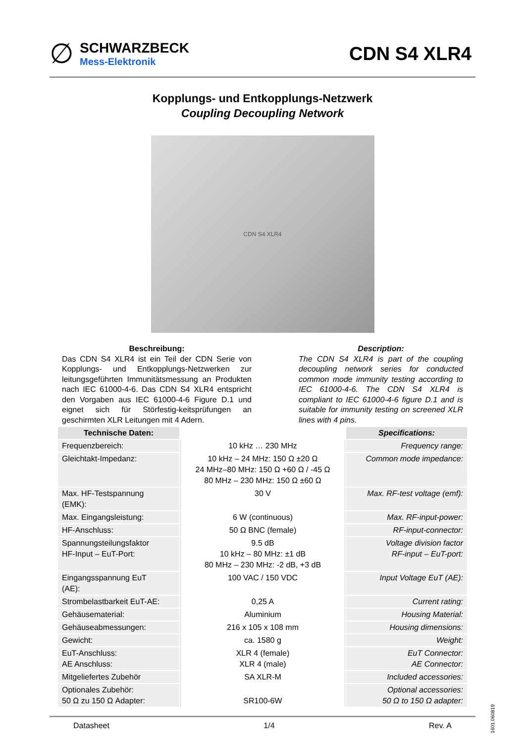∅
SCHWARZBECK
Mess-Elektronik
CDN S4 XLR4
Kopplungs- und Entkopplungs-Netzwerk
Coupling Decoupling Network
CDN S4 XLR4
Beschreibung:
Das CDN S4 XLR4 ist ein Teil der CDN Serie von Kopplungs- und Entkopplungs-Netzwerken zur leitungsgeführten Immunitätsmessung an Produkten nach IEC 61000-4-6. Das CDN S4 XLR4 entspricht den Vorgaben aus IEC 61000-4-6 Figure D.1 und eignet sich für Störfestig-keitsprüfungen an geschirmten XLR Leitungen mit 4 Adern.
Description:
The CDN S4 XLR4 is part of the coupling decoupling network series for conducted common mode immunity testing according to IEC 61000-4-6. The CDN S4 XLR4 is compliant to IEC 61000-4-6 figure D.1 and is suitable for immunity testing on screened XLR lines with 4 pins.
| Technische Daten: | | Specifications: |
| --- | --- | --- |
| Frequenzbereich: | 10 kHz … 230 MHz | Frequency range: |
| Gleichtakt-Impedanz: | 10 kHz – 24 MHz: 150 Ω ±20 Ω 24 MHz–80 MHz: 150 Ω +60 Ω / -45 Ω 80 MHz – 230 MHz: 150 Ω ±60 Ω | Common mode impedance: |
| Max. HF-Testspannung (EMK): | 30 V | Max. RF-test voltage (emf): |
| Max. Eingangsleistung: | 6 W (continuous) | Max. RF-input-power: |
| HF-Anschluss: | 50 Ω BNC (female) | RF-input-connector: |
| Spannungsteilungsfaktor HF-Input – EuT-Port: | 9.5 dB 10 kHz – 80 MHz: ±1 dB 80 MHz – 230 MHz: -2 dB, +3 dB | Voltage division factor RF-input – EuT-port: |
| Eingangsspannung EuT (AE): | 100 VAC / 150 VDC | Input Voltage EuT (AE): |
| Strombelastbarkeit EuT-AE: | 0,25 A | Current rating: |
| Gehäusematerial: | Aluminium | Housing Material: |
| Gehäuseabmessungen: | 216 x 105 x 108 mm | Housing dimensions: |
| Gewicht: | ca. 1580 g | Weight: |
| EuT-Anschluss: AE Anschluss: | XLR 4 (female) XLR 4 (male) | EuT Connector: AE Connector: |
| Mitgeliefertes Zubehör | SA XLR-M | Included accessories: |
| Optionales Zubehör: 50 Ω zu 150 Ω Adapter: | SR100-6W | Optional accessories: 50 Ω to 150 Ω adapter: |
Datasheet 1/4 Rev. A
1601.060819